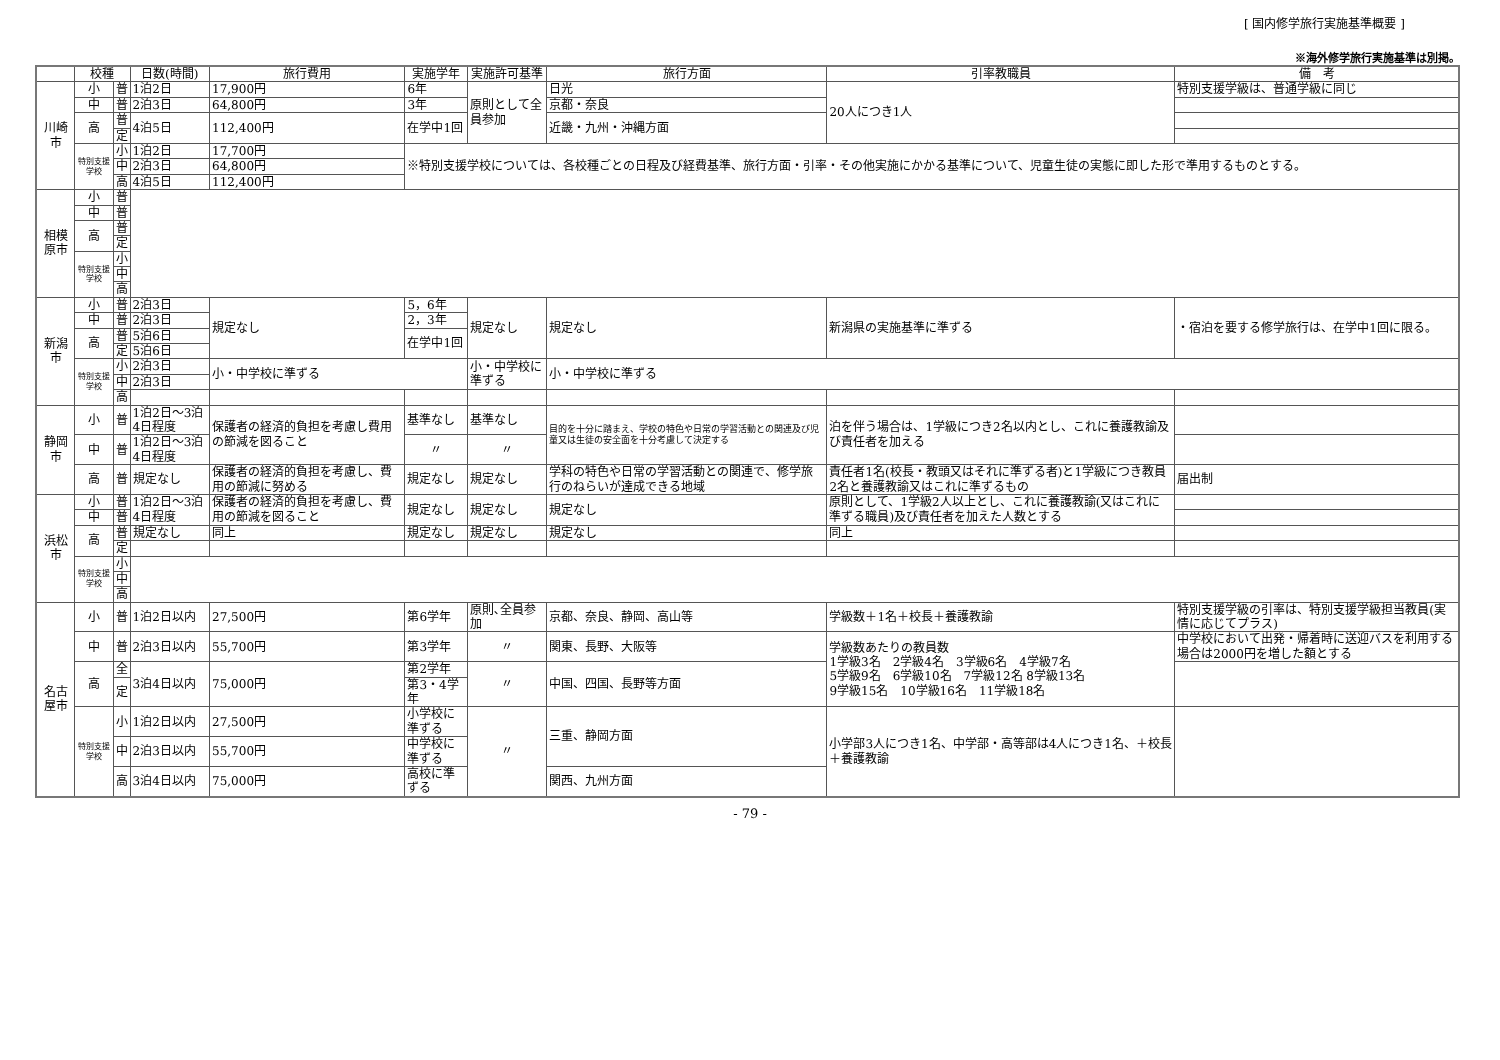[ 国内修学旅行実施基準概要 ]
※海外修学旅行実施基準は別掲。
| | 校種 | | 日数(時間) | 旅行費用 | 実施学年 | 実施許可基準 | 旅行方面 | 引率教職員 | | 備 考 |
| --- | --- | --- | --- | --- | --- | --- | --- | --- | --- | --- |
| 川崎市 | 小 | 普 | 1泊2日 | 17,900円 | 6年 | 原則として全員参加 | 日光 | 20人につき1人 | | 特別支援学級は、普通学級に同じ |
| | 中 | 普 | 2泊3日 | 64,800円 | 3年 | | 京都・奈良 | | | |
| | 高 | 普 | 4泊5日 | 112,400円 | 在学中1回 | | 近畿・九州・沖縄方面 | | | |
| | | 定 | | | | | | | | |
| | 特別支援学校 | 小 | 1泊2日 | 17,700円 | ※特別支援学校については、各校種ごとの日程及び経費基準、旅行方面・引率・その他実施にかかる基準について、児童生徒の実態に即した形で準用するものとする。 | | | | | |
| | | 中 | 2泊3日 | 64,800円 | | | | | | |
| | | 高 | 4泊5日 | 112,400円 | | | | | | |
| 相模原市 | 小 | 普 | | | | | | | | |
| | 中 | 普 | | | | | | | | |
| | 高 | 普 | | | | | | | | |
| | | 定 | | | | | | | | |
| | 特別支援学校 | 小 | | | | | | | | |
| | | 中 | | | | | | | | |
| | | 高 | | | | | | | | |
| 新潟市 | 小 | 普 | 2泊3日 | 規定なし | 5，6年 | 規定なし | 規定なし | 新潟県の実施基準に準ずる | | ・宿泊を要する修学旅行は、在学中1回に限る。 |
| | 中 | 普 | 2泊3日 | | 2，3年 | | | | | |
| | 高 | 普 | 5泊6日 | | 在学中1回 | | | | | |
| | | 定 | 5泊6日 | | | | | | | |
| | 特別支援学校 | 小 | 2泊3日 | 小・中学校に準ずる | | 小・中学校に準ずる | 小・中学校に準ずる | | | |
| | | 中 | 2泊3日 | | | | | | | |
| | | 高 | | | | | | | | |
| 静岡市 | 小 | 普 | 1泊2日～3泊4日程度 | 保護者の経済的負担を考慮し費用の節減を図ること | 基準なし | 基準なし | 目的を十分に踏まえ、学校の特色や日常の学習活動との関連及び児童又は生徒の安全面を十分考慮して決定する | 泊を伴う場合は、1学級につき2名以内とし、これに養護教諭及び責任者を加える | | |
| | 中 | 普 | 1泊2日～3泊4日程度 | | 〃 | 〃 | | | | |
| | 高 | 普 | 規定なし | 保護者の経済的負担を考慮し、費用の節減に努める | 規定なし | 規定なし | 学科の特色や日常の学習活動との関連で、修学旅行のねらいが達成できる地域 | 責任者1名(校長・教頭又はそれに準ずる者)と1学級につき教員2名と養護教諭又はこれに準ずるもの | | 届出制 |
| 浜松市 | 小 | 普 | 1泊2日～3泊4日程度 | 保護者の経済的負担を考慮し、費用の節減を図ること | 規定なし | 規定なし | 規定なし | 原則として、1学級2人以上とし、これに養護教諭(又はこれに準ずる職員)及び責任者を加えた人数とする | | |
| | 中 | 普 | | | | | | | | |
| | 高 | 普 | 規定なし | 同上 | 規定なし | 規定なし | 規定なし | 同上 | | |
| | | 定 | | | | | | | | |
| | 特別支援学校 | 小 | | | | | | | | |
| | | 中 | | | | | | | | |
| | | 高 | | | | | | | | |
| 名古屋市 | 小 | 普 | 1泊2日以内 | 27,500円 | 第6学年 | 原則､全員参加 | 京都、奈良、静岡、高山等 | 学級数＋1名＋校長＋養護教諭 | 特別支援学級の引率は、特別支援学級担当教員(実情に応じてプラス) | |
| | 中 | 普 | 2泊3日以内 | 55,700円 | 第3学年 | 〃 | 関東、長野、大阪等 | 学級数あたりの教員数 1学級3名 2学級4名 3学級6名 4学級7名 5学級9名 6学級10名 7学級12名 8学級13名 9学級15名 10学級16名 11学級18名 | | 中学校において出発・帰着時に送迎バスを利用する場合は2000円を増した額とする |
| | 高 | 全 | 3泊4日以内 | 75,000円 | 第2学年 | 〃 | 中国、四国、長野等方面 | | | |
| | | 定 | | | 第3・4学年 | | | | | |
| | 特別支援学校 | 小 | 1泊2日以内 | 27,500円 | 小学校に準ずる | 〃 | 三重、静岡方面 | 小学部3人につき1名、中学部・高等部は4人につき1名、＋校長＋養護教諭 | | |
| | | 中 | 2泊3日以内 | 55,700円 | 中学校に準ずる | | | | | |
| | | 高 | 3泊4日以内 | 75,000円 | 高校に準ずる | | 関西、九州方面 | | | |
- 79 -